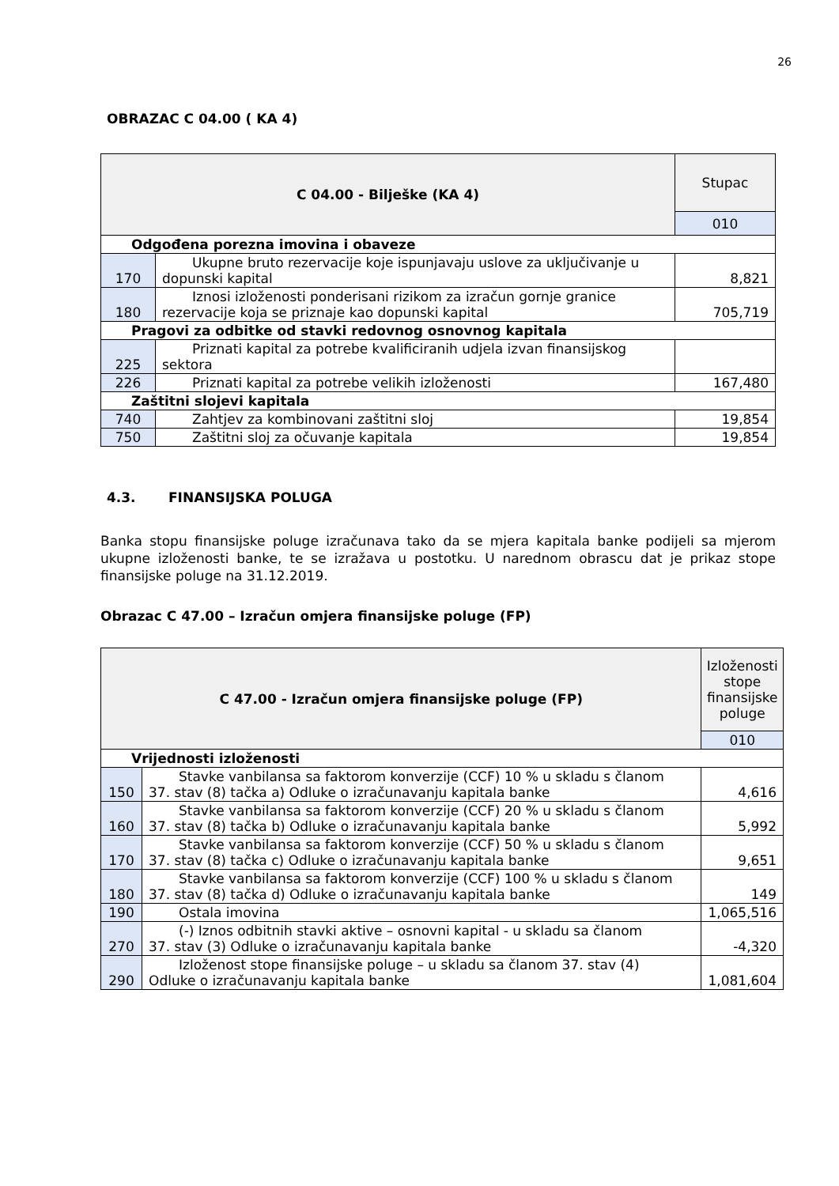26
OBRAZAC C 04.00 ( KA 4)
| C 04.00 - Bilješke (KA 4) | | Stupac |
| --- | --- | --- |
| | | 010 |
| Odgođena porezna imovina i obaveze | | |
| 170 | Ukupne bruto rezervacije koje ispunjavaju uslove za uključivanje u dopunski kapital | 8,821 |
| 180 | Iznosi izloženosti ponderisani rizikom za izračun gornje granice rezervacije koja se priznaje kao dopunski kapital | 705,719 |
| Pragovi za odbitke od stavki redovnog osnovnog kapitala | | |
| 225 | Priznati kapital za potrebe kvalificiranih udjela izvan finansijskog sektora | |
| 226 | Priznati kapital za potrebe velikih izloženosti | 167,480 |
| Zaštitni slojevi kapitala | | |
| 740 | Zahtjev za kombinovani zaštitni sloj | 19,854 |
| 750 | Zaštitni sloj za očuvanje kapitala | 19,854 |
4.3. FINANSIJSKA POLUGA
Banka stopu finansijske poluge izračunava tako da se mjera kapitala banke podijeli sa mjerom ukupne izloženosti banke, te se izražava u postotku. U narednom obrascu dat je prikaz stope finansijske poluge na 31.12.2019.
Obrazac C 47.00 – Izračun omjera finansijske poluge (FP)
| C 47.00 - Izračun omjera finansijske poluge (FP) | | Izloženosti stope finansijske poluge |
| --- | --- | --- |
| | | 010 |
| Vrijednosti izloženosti | | |
| 150 | Stavke vanbilansa sa faktorom konverzije (CCF) 10 % u skladu s članom 37. stav (8) tačka a) Odluke o izračunavanju kapitala banke | 4,616 |
| 160 | Stavke vanbilansa sa faktorom konverzije (CCF) 20 % u skladu s članom 37. stav (8) tačka b) Odluke o izračunavanju kapitala banke | 5,992 |
| 170 | Stavke vanbilansa sa faktorom konverzije (CCF) 50 % u skladu s članom 37. stav (8) tačka c) Odluke o izračunavanju kapitala banke | 9,651 |
| 180 | Stavke vanbilansa sa faktorom konverzije (CCF) 100 % u skladu s članom 37. stav (8) tačka d) Odluke o izračunavanju kapitala banke | 149 |
| 190 | Ostala imovina | 1,065,516 |
| 270 | (-) Iznos odbitnih stavki aktive – osnovni kapital - u skladu sa članom 37. stav (3) Odluke o izračunavanju kapitala banke | -4,320 |
| 290 | Izloženost stope finansijske poluge – u skladu sa članom 37. stav (4) Odluke o izračunavanju kapitala banke | 1,081,604 |